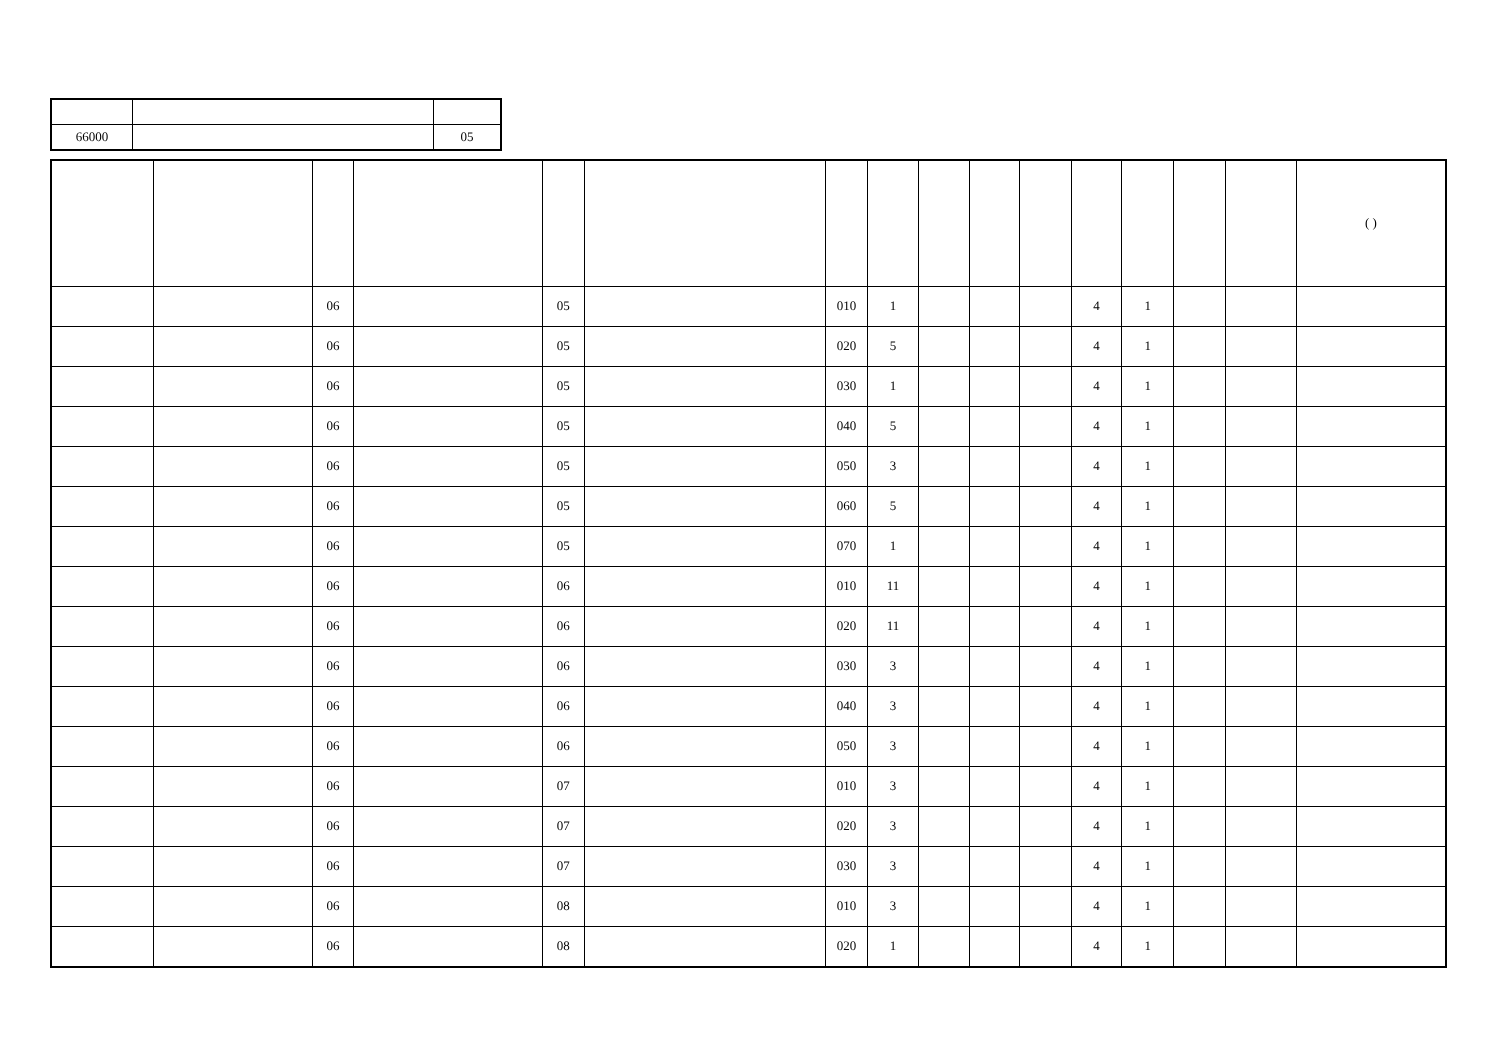| 66000 | | 05 |
| | | | | | | | | | | | | | | | ( ) |
| --- | --- | --- | --- | --- | --- | --- | --- | --- | --- | --- | --- | --- | --- | --- | --- |
| | | 06 | | 05 | | 010 | 1 | | | | 4 | 1 | | | |
| | | 06 | | 05 | | 020 | 5 | | | | 4 | 1 | | | |
| | | 06 | | 05 | | 030 | 1 | | | | 4 | 1 | | | |
| | | 06 | | 05 | | 040 | 5 | | | | 4 | 1 | | | |
| | | 06 | | 05 | | 050 | 3 | | | | 4 | 1 | | | |
| | | 06 | | 05 | | 060 | 5 | | | | 4 | 1 | | | |
| | | 06 | | 05 | | 070 | 1 | | | | 4 | 1 | | | |
| | | 06 | | 06 | | 010 | 11 | | | | 4 | 1 | | | |
| | | 06 | | 06 | | 020 | 11 | | | | 4 | 1 | | | |
| | | 06 | | 06 | | 030 | 3 | | | | 4 | 1 | | | |
| | | 06 | | 06 | | 040 | 3 | | | | 4 | 1 | | | |
| | | 06 | | 06 | | 050 | 3 | | | | 4 | 1 | | | |
| | | 06 | | 07 | | 010 | 3 | | | | 4 | 1 | | | |
| | | 06 | | 07 | | 020 | 3 | | | | 4 | 1 | | | |
| | | 06 | | 07 | | 030 | 3 | | | | 4 | 1 | | | |
| | | 06 | | 08 | | 010 | 3 | | | | 4 | 1 | | | |
| | | 06 | | 08 | | 020 | 1 | | | | 4 | 1 | | | |